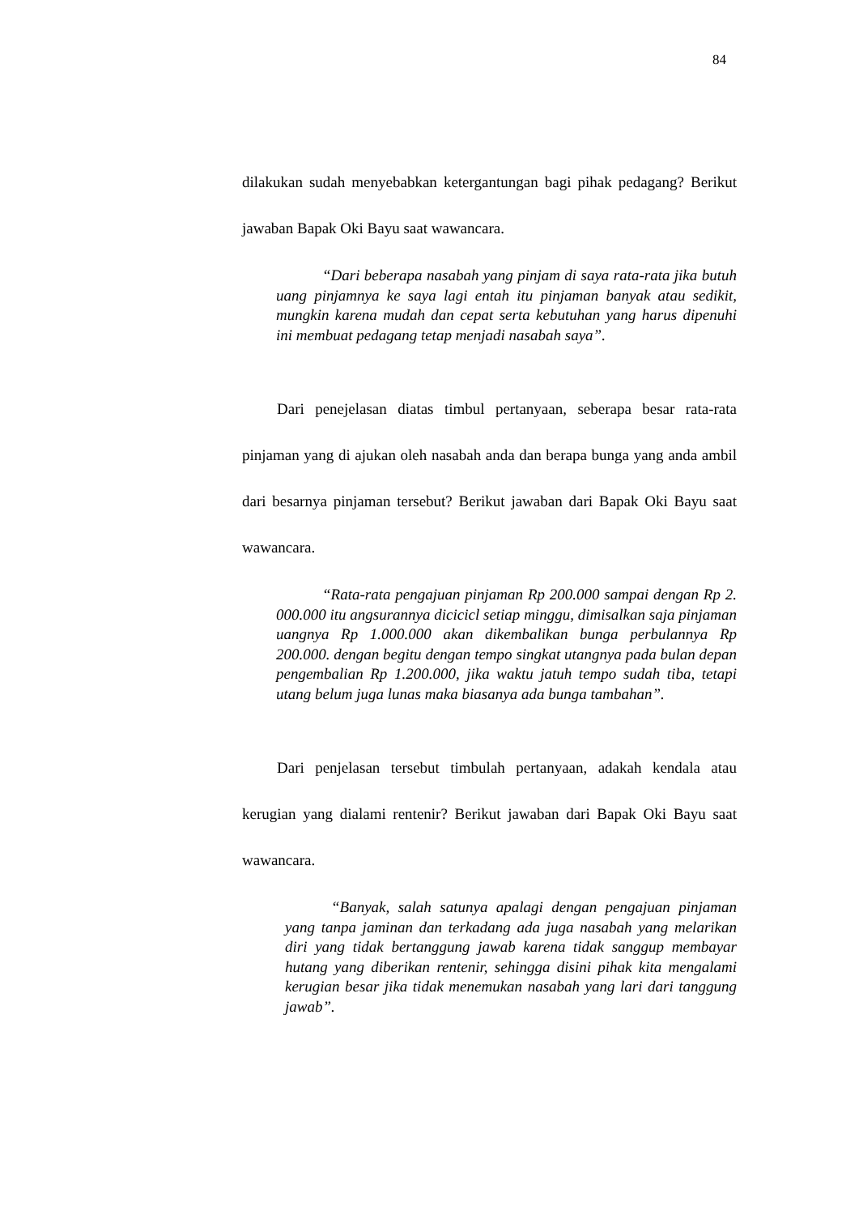84
dilakukan sudah menyebabkan ketergantungan bagi pihak pedagang? Berikut jawaban Bapak Oki Bayu saat wawancara.
“Dari beberapa nasabah yang pinjam di saya rata-rata jika butuh uang pinjamnya ke saya lagi entah itu pinjaman banyak atau sedikit, mungkin karena mudah dan cepat serta kebutuhan yang harus dipenuhi ini membuat pedagang tetap menjadi nasabah saya”.
Dari penejelasan diatas timbul pertanyaan, seberapa besar rata-rata pinjaman yang di ajukan oleh nasabah anda dan berapa bunga yang anda ambil dari besarnya pinjaman tersebut? Berikut jawaban dari Bapak Oki Bayu saat wawancara.
“Rata-rata pengajuan pinjaman Rp 200.000 sampai dengan Rp 2. 000.000 itu angsurannya dicicicl setiap minggu, dimisalkan saja pinjaman uangnya Rp 1.000.000 akan dikembalikan bunga perbulannya Rp 200.000. dengan begitu dengan tempo singkat utangnya pada bulan depan pengembalian Rp 1.200.000, jika waktu jatuh tempo sudah tiba, tetapi utang belum juga lunas maka biasanya ada bunga tambahan”.
Dari penjelasan tersebut timbulah pertanyaan, adakah kendala atau kerugian yang dialami rentenir? Berikut jawaban dari Bapak Oki Bayu saat wawancara.
“Banyak, salah satunya apalagi dengan pengajuan pinjaman yang tanpa jaminan dan terkadang ada juga nasabah yang melarikan diri yang tidak bertanggung jawab karena tidak sanggup membayar hutang yang diberikan rentenir, sehingga disini pihak kita mengalami kerugian besar jika tidak menemukan nasabah yang lari dari tanggung jawab”.